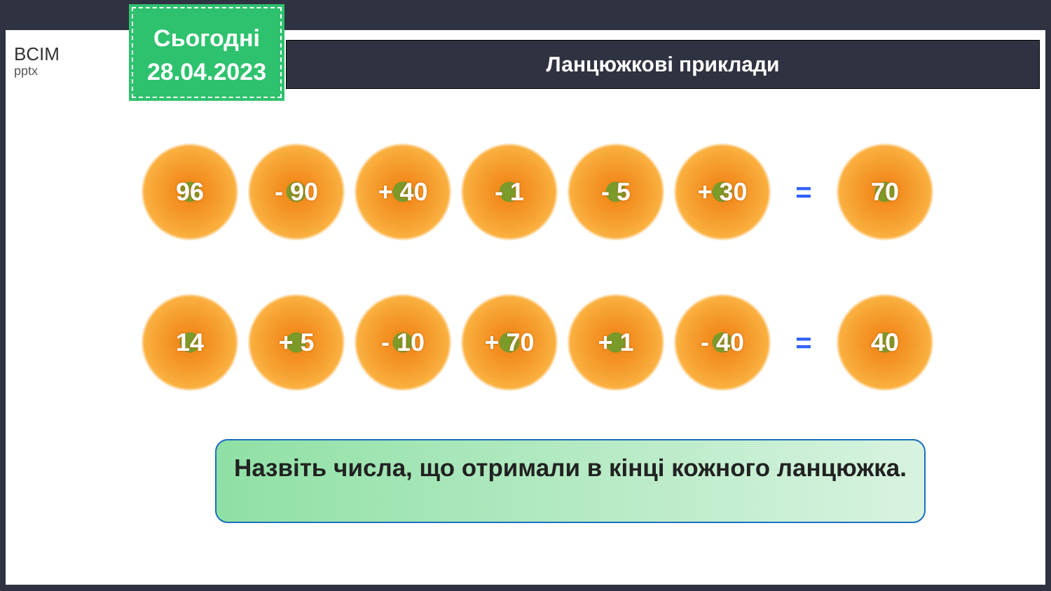BCIM
pptx
Сьогодні
28.04.2023
Ланцюжкові приклади
96 - 90 + 40 - 1 - 5 + 30
=
70
14 + 5 - 10 + 70 + 1 - 40
=
40
Назвіть числа, що отримали в кінці кожного ланцюжка.